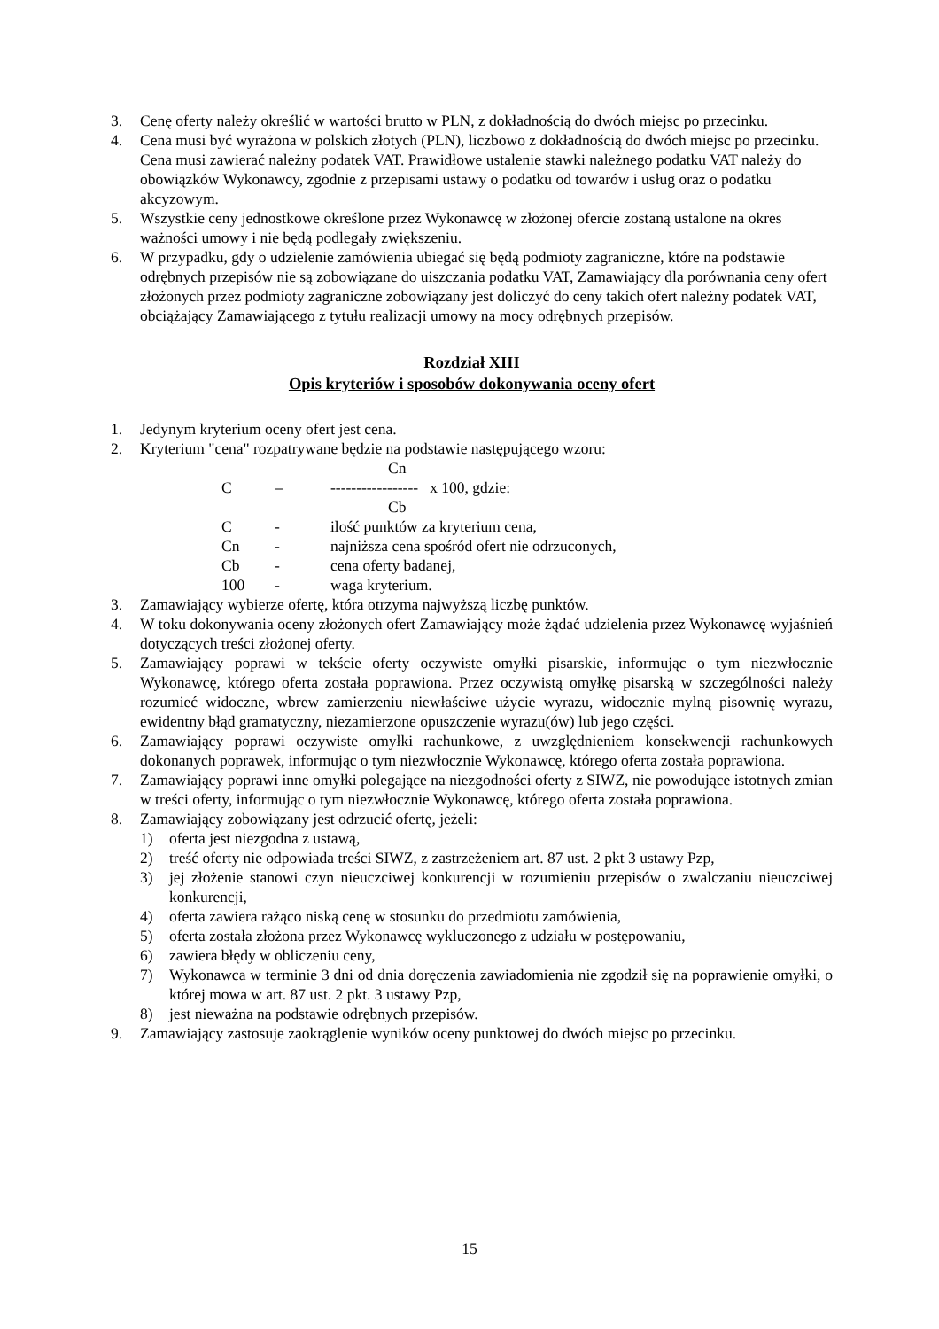3. Cenę oferty należy określić w wartości brutto w PLN, z dokładnością do dwóch miejsc po przecinku.
4. Cena musi być wyrażona w polskich złotych (PLN), liczbowo z dokładnością do dwóch miejsc po przecinku. Cena musi zawierać należny podatek VAT. Prawidłowe ustalenie stawki należnego podatku VAT należy do obowiązków Wykonawcy, zgodnie z przepisami ustawy o podatku od towarów i usług oraz o podatku akcyzowym.
5. Wszystkie ceny jednostkowe określone przez Wykonawcę w złożonej ofercie zostaną ustalone na okres ważności umowy i nie będą podlegały zwiększeniu.
6. W przypadku, gdy o udzielenie zamówienia ubiegać się będą podmioty zagraniczne, które na podstawie odrębnych przepisów nie są zobowiązane do uiszczania podatku VAT, Zamawiający dla porównania ceny ofert złożonych przez podmioty zagraniczne zobowiązany jest doliczyć do ceny takich ofert należny podatek VAT, obciążający Zamawiającego z tytułu realizacji umowy na mocy odrębnych przepisów.
Rozdział XIII
Opis kryteriów i sposobów dokonywania oceny ofert
1. Jedynym kryterium oceny ofert jest cena.
2. Kryterium "cena" rozpatrywane będzie na podstawie następującego wzoru:
Cn
C = ----------------- x 100, gdzie:
Cb
C - ilość punktów za kryterium cena,
Cn - najniższa cena spośród ofert nie odrzuconych,
Cb - cena oferty badanej,
100 - waga kryterium.
3. Zamawiający wybierze ofertę, która otrzyma najwyższą liczbę punktów.
4. W toku dokonywania oceny złożonych ofert Zamawiający może żądać udzielenia przez Wykonawcę wyjaśnień dotyczących treści złożonej oferty.
5. Zamawiający poprawi w tekście oferty oczywiste omyłki pisarskie, informując o tym niezwłocznie Wykonawcę, którego oferta została poprawiona. Przez oczywistą omyłkę pisarską w szczególności należy rozumieć widoczne, wbrew zamierzeniu niewłaściwe użycie wyrazu, widocznie mylną pisownię wyrazu, ewidentny błąd gramatyczny, niezamierzone opuszczenie wyrazu(ów) lub jego części.
6. Zamawiający poprawi oczywiste omyłki rachunkowe, z uwzględnieniem konsekwencji rachunkowych dokonanych poprawek, informując o tym niezwłocznie Wykonawcę, którego oferta została poprawiona.
7. Zamawiający poprawi inne omyłki polegające na niezgodności oferty z SIWZ, nie powodujące istotnych zmian w treści oferty, informując o tym niezwłocznie Wykonawcę, którego oferta została poprawiona.
8. Zamawiający zobowiązany jest odrzucić ofertę, jeżeli:
1) oferta jest niezgodna z ustawą,
2) treść oferty nie odpowiada treści SIWZ, z zastrzeżeniem art. 87 ust. 2 pkt 3 ustawy Pzp,
3) jej złożenie stanowi czyn nieuczciwej konkurencji w rozumieniu przepisów o zwalczaniu nieuczciwej konkurencji,
4) oferta zawiera rażąco niską cenę w stosunku do przedmiotu zamówienia,
5) oferta została złożona przez Wykonawcę wykluczonego z udziału w postępowaniu,
6) zawiera błędy w obliczeniu ceny,
7) Wykonawca w terminie 3 dni od dnia doręczenia zawiadomienia nie zgodził się na poprawienie omyłki, o której mowa w art. 87 ust. 2 pkt. 3 ustawy Pzp,
8) jest nieważna na podstawie odrębnych przepisów.
9. Zamawiający zastosuje zaokrąglenie wyników oceny punktowej do dwóch miejsc po przecinku.
15